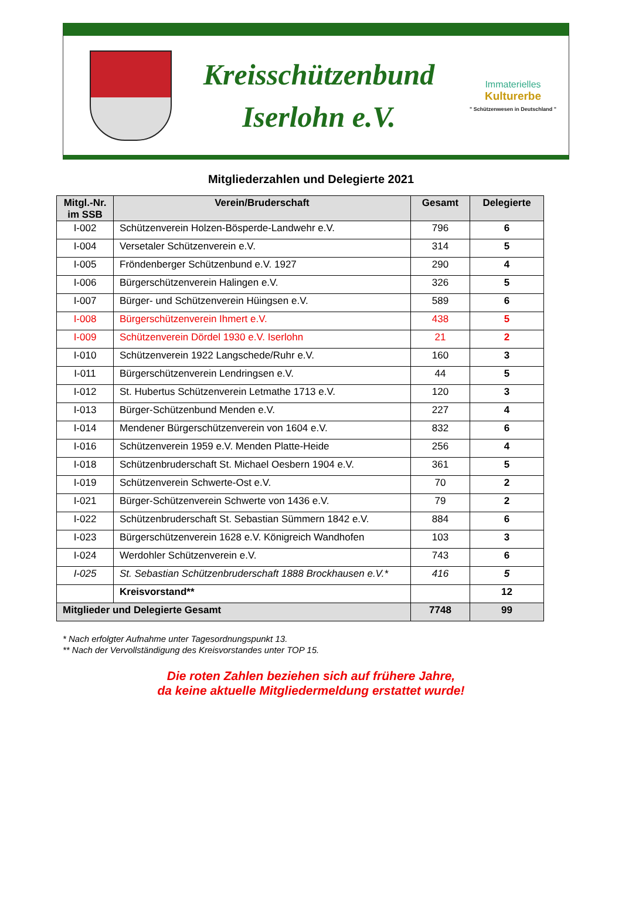Kreisschützenbund
Iserlohn e.V.
Immaterielles
Kulturerbe
" Schützenwesen in Deutschland "
Mitgliederzahlen und Delegierte 2021
| Mitgl.-Nr. im SSB | Verein/Bruderschaft | Gesamt | Delegierte |
| --- | --- | --- | --- |
| I-002 | Schützenverein Holzen-Bösperde-Landwehr e.V. | 796 | 6 |
| I-004 | Versetaler Schützenverein e.V. | 314 | 5 |
| I-005 | Fröndenberger Schützenbund e.V. 1927 | 290 | 4 |
| I-006 | Bürgerschützenverein Halingen e.V. | 326 | 5 |
| I-007 | Bürger- und Schützenverein Hüingsen e.V. | 589 | 6 |
| I-008 | Bürgerschützenverein Ihmert e.V. | 438 | 5 |
| I-009 | Schützenverein Dördel 1930 e.V. Iserlohn | 21 | 2 |
| I-010 | Schützenverein 1922 Langschede/Ruhr e.V. | 160 | 3 |
| I-011 | Bürgerschützenverein Lendringsen e.V. | 44 | 5 |
| I-012 | St. Hubertus Schützenverein Letmathe 1713 e.V. | 120 | 3 |
| I-013 | Bürger-Schützenbund Menden e.V. | 227 | 4 |
| I-014 | Mendener Bürgerschützenverein von 1604 e.V. | 832 | 6 |
| I-016 | Schützenverein 1959 e.V. Menden Platte-Heide | 256 | 4 |
| I-018 | Schützenbruderschaft St. Michael Oesbern 1904 e.V. | 361 | 5 |
| I-019 | Schützenverein Schwerte-Ost e.V. | 70 | 2 |
| I-021 | Bürger-Schützenverein Schwerte von 1436 e.V. | 79 | 2 |
| I-022 | Schützenbruderschaft St. Sebastian Sümmern 1842 e.V. | 884 | 6 |
| I-023 | Bürgerschützenverein 1628 e.V. Königreich Wandhofen | 103 | 3 |
| I-024 | Werdohler Schützenverein e.V. | 743 | 6 |
| I-025 | St. Sebastian Schützenbruderschaft 1888 Brockhausen e.V.* | 416 | 5 |
| | Kreisvorstand** | | 12 |
| Mitglieder und Delegierte Gesamt | | 7748 | 99 |
* Nach erfolgter Aufnahme unter Tagesordnungspunkt 13.
** Nach der Vervollständigung des Kreisvorstandes unter TOP 15.
Die roten Zahlen beziehen sich auf frühere Jahre,
da keine aktuelle Mitgliedermeldung erstattet wurde!